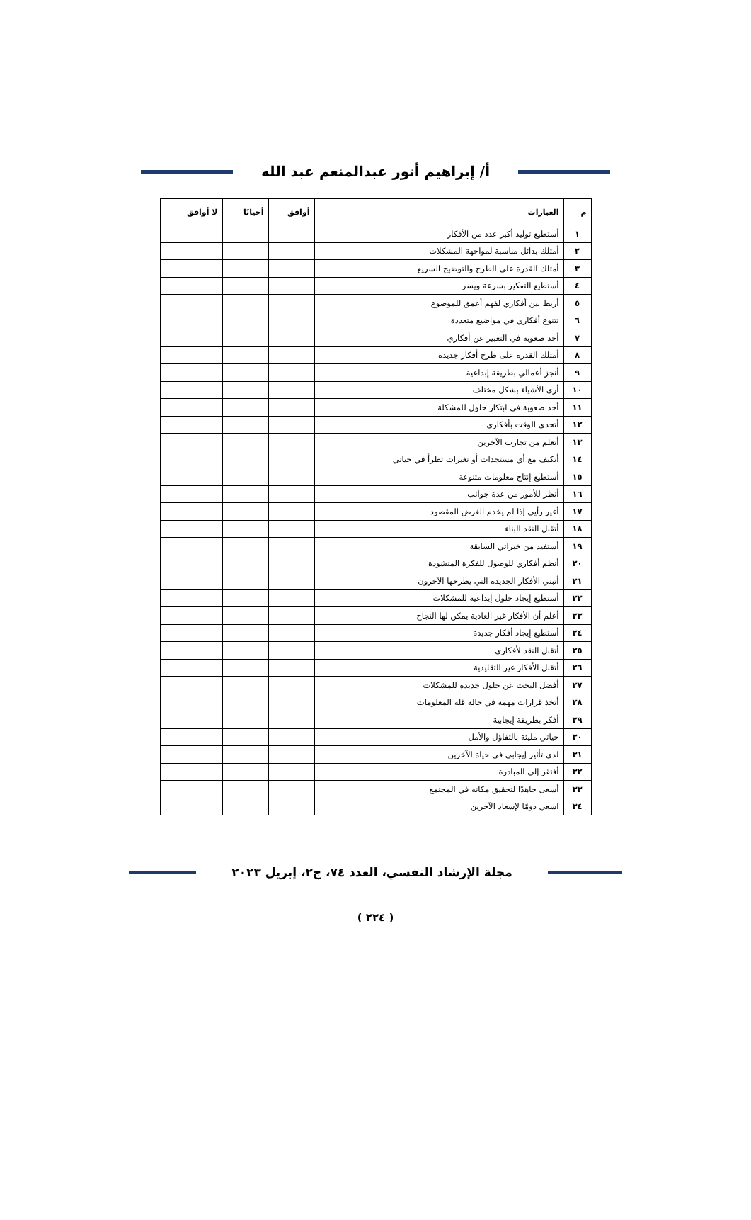أ/ إبراهيم أنور عبدالمنعم عبد الله
| م | العبارات | أوافق | أحيانًا | لا أوافق |
| --- | --- | --- | --- | --- |
| ١ | أستطيع توليد أكبر عدد من الأفكار | | | |
| ٢ | أمتلك بدائل مناسبة لمواجهة المشكلات | | | |
| ٣ | أمتلك القدرة على الطرح والتوضيح السريع | | | |
| ٤ | أستطيع التفكير بسرعة ويسر | | | |
| ٥ | أربط بين أفكاري لفهم أعمق للموضوع | | | |
| ٦ | تتنوع أفكاري في مواضيع متعددة | | | |
| ٧ | أجد صعوبة في التعبير عن أفكاري | | | |
| ٨ | أمتلك القدرة على طرح أفكار جديدة | | | |
| ٩ | أنجز أعمالي بطريقة إبداعية | | | |
| ١٠ | أرى الأشياء بشكل مختلف | | | |
| ١١ | أجد صعوبة في ابتكار حلول للمشكلة | | | |
| ١٢ | أتحدى الوقت بأفكاري | | | |
| ١٣ | أتعلم من تجارب الآخرين | | | |
| ١٤ | أتكيف مع أي مستجدات أو تغيرات تطرأ في حياتي | | | |
| ١٥ | أستطيع إنتاج معلومات متنوعة | | | |
| ١٦ | أنظر للأمور من عدة جوانب | | | |
| ١٧ | أغير رأيي إذا لم يخدم الغرض المقصود | | | |
| ١٨ | أتقبل النقد البناء | | | |
| ١٩ | أستفيد من خبراتي السابقة | | | |
| ٢٠ | أنظم أفكاري للوصول للفكرة المنشودة | | | |
| ٢١ | أتبني الأفكار الجديدة التي يطرحها الآخرون | | | |
| ٢٢ | أستطيع إيجاد حلول إبداعية للمشكلات | | | |
| ٢٣ | أعلم أن الأفكار غير العادية يمكن لها النجاح | | | |
| ٢٤ | أستطيع إيجاد أفكار جديدة | | | |
| ٢٥ | أتقبل النقد لأفكاري | | | |
| ٢٦ | أتقبل الأفكار غير التقليدية | | | |
| ٢٧ | أفضل البحث عن حلول جديدة للمشكلات | | | |
| ٢٨ | أتخذ قرارات مهمة في حالة قلة المعلومات | | | |
| ٢٩ | أفكر بطريقة إيجابية | | | |
| ٣٠ | حياتي مليئة بالتفاؤل والأمل | | | |
| ٣١ | لدي تأثير إيجابي في حياة الآخرين | | | |
| ٣٢ | أفتقر إلى المبادرة | | | |
| ٣٣ | أسعى جاهدًا لتحقيق مكانه في المجتمع | | | |
| ٣٤ | اسعي دومًا لإسعاد الآخرين | | | |
مجلة الإرشاد النفسي، العدد ٧٤، ج٢، إبريل ٢٠٢٣
( ٢٢٤ )